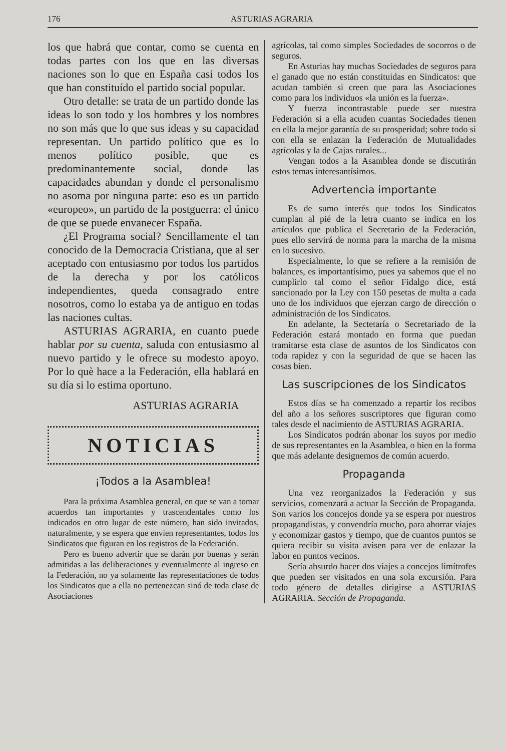176 ASTURIAS AGRARIA
los que habrá que contar, como se cuenta en todas partes con los que en las diversas naciones son lo que en España casi todos los que han constituído el partido social popular.
Otro detalle: se trata de un partido donde las ideas lo son todo y los hombres y los nombres no son más que lo que sus ideas y su capacidad representan. Un partido político que es lo menos político posible, que es predominantemente social, donde las capacidades abundan y donde el personalismo no asoma por ninguna parte: eso es un partido «europeo», un partido de la postguerra: el único de que se puede envanecer España.
¿El Programa social? Sencillamente el tan conocido de la Democracia Cristiana, que al ser aceptado con entusiasmo por todos los partidos de la derecha y por los católicos independientes, queda consagrado entre nosotros, como lo estaba ya de antiguo en todas las naciones cultas.
ASTURIAS AGRARIA, en cuanto puede hablar por su cuenta, saluda con entusiasmo al nuevo partido y le ofrece su modesto apoyo. Por lo què hace a la Federación, ella hablará en su día si lo estima oportuno.
ASTURIAS AGRARIA
NOTICIAS
¡Todos a la Asamblea!
Para la próxima Asamblea general, en que se van a tomar acuerdos tan importantes y trascendentales como los indicados en otro lugar de este número, han sido invitados, naturalmente, y se espera que envíen representantes, todos los Sindicatos que figuran en los registros de la Federación.
Pero es bueno advertir que se darán por buenas y serán admitidas a las deliberaciones y eventualmente al ingreso en la Federación, no ya solamente las representaciones de todos los Sindicatos que a ella no pertenezcan sinó de toda clase de Asociaciones
agrícolas, tal como simples Sociedades de socorros o de seguros.
En Asturias hay muchas Sociedades de seguros para el ganado que no están constituidas en Sindicatos: que acudan también si creen que para las Asociaciones como para los individuos «la unión es la fuerza».
Y fuerza incontrastable puede ser nuestra Federación si a ella acuden cuantas Sociedades tienen en ella la mejor garantía de su prosperidad; sobre todo si con ella se enlazan la Federación de Mutualidades agrícolas y la de Cajas rurales...
Vengan todos a la Asamblea donde se discutirán estos temas interesantísimos.
Advertencia importante
Es de sumo interés que todos los Sindicatos cumplan al pié de la letra cuanto se indica en los artículos que publica el Secretario de la Federación, pues ello servirá de norma para la marcha de la misma en lo sucesivo.
Especialmente, lo que se refiere a la remisión de balances, es importantísimo, pues ya sabemos que el no cumplirlo tal como el señor Fidalgo dice, está sancionado por la Ley con 150 pesetas de multa a cada uno de los individuos que ejerzan cargo de dirección o administración de los Sindicatos.
En adelante, la Sectetaría o Secretariado de la Federación estará montado en forma que puedan tramitarse esta clase de asuntos de los Sindicatos con toda rapidez y con la seguridad de que se hacen las cosas bien.
Las suscripciones de los Sindicatos
Estos días se ha comenzado a repartir los recibos del año a los señores suscriptores que figuran como tales desde el nacimiento de ASTURIAS AGRARIA.
Los Sindicatos podrán abonar los suyos por medio de sus representantes en la Asamblea, o bien en la forma que más adelante designemos de común acuerdo.
Propaganda
Una vez reorganizados la Federación y sus servicios, comenzará a actuar la Sección de Propaganda. Son varios los concejos donde ya se espera por nuestros propagandistas, y convendría mucho, para ahorrar viajes y economizar gastos y tiempo, que de cuantos puntos se quiera recibir su visita avisen para ver de enlazar la labor en puntos vecinos.
Sería absurdo hacer dos viajes a concejos limítrofes que pueden ser visitados en una sola excursión. Para todo género de detalles dirigirse a ASTURIAS AGRARIA. Sección de Propaganda.